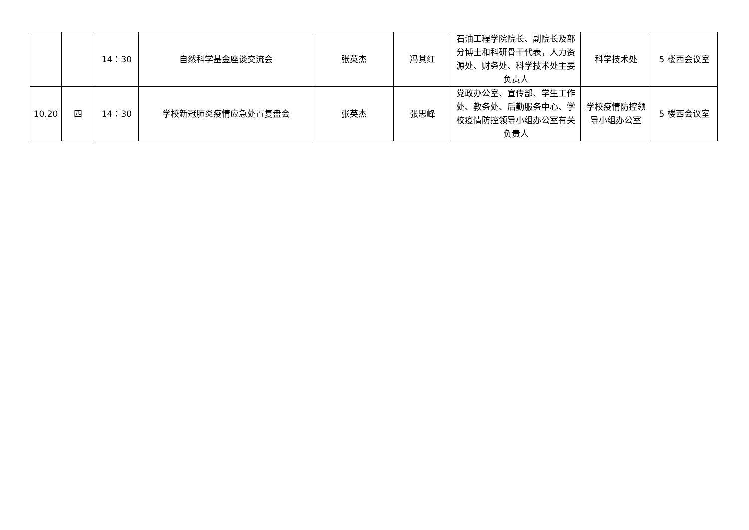| | | 14：30 | 自然科学基金座谈交流会 | 张英杰 | 冯其红 | 石油工程学院院长、副院长及部分博士和科研骨干代表，人力资源处、财务处、科学技术处主要负责人 | 科学技术处 | 5 楼西会议室 |
| 10.20 | 四 | 14：30 | 学校新冠肺炎疫情应急处置复盘会 | 张英杰 | 张思峰 | 党政办公室、宣传部、学生工作处、教务处、后勤服务中心、学校疫情防控领导小组办公室有关负责人 | 学校疫情防控领导小组办公室 | 5 楼西会议室 |